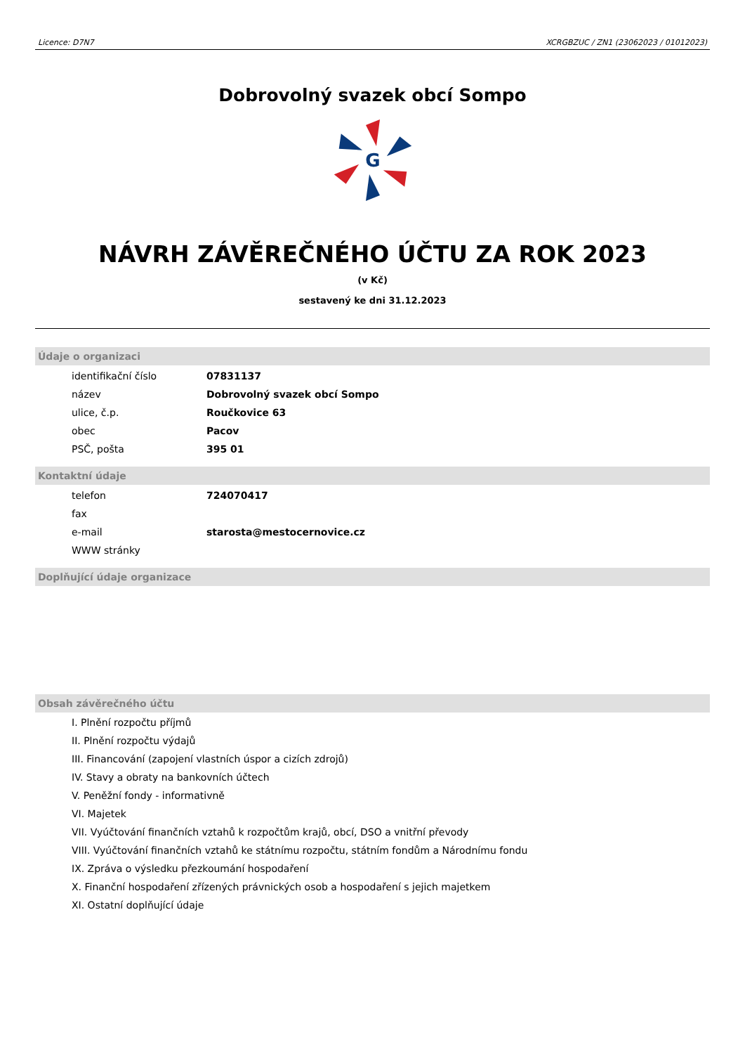Licence: D7N7 XCRGBZUC / ZN1 (23062023 / 01012023)
Dobrovolný svazek obcí Sompo
G
NÁVRH ZÁVĚREČNÉHO ÚČTU ZA ROK 2023
(v Kč)
sestavený ke dni 31.12.2023
Údaje o organizaci
| identifikační číslo | 07831137 |
| název | Dobrovolný svazek obcí Sompo |
| ulice, č.p. | Roučkovice 63 |
| obec | Pacov |
| PSČ, pošta | 395 01 |
Kontaktní údaje
| telefon | 724070417 |
| fax | |
| e-mail | starosta@mestocernovice.cz |
| WWW stránky | |
Doplňující údaje organizace
Obsah závěrečného účtu
I. Plnění rozpočtu příjmů
II. Plnění rozpočtu výdajů
III. Financování (zapojení vlastních úspor a cizích zdrojů)
IV. Stavy a obraty na bankovních účtech
V. Peněžní fondy - informativně
VI. Majetek
VII. Vyúčtování finančních vztahů k rozpočtům krajů, obcí, DSO a vnitřní převody
VIII. Vyúčtování finančních vztahů ke státnímu rozpočtu, státním fondům a Národnímu fondu
IX. Zpráva o výsledku přezkoumání hospodaření
X. Finanční hospodaření zřízených právnických osob a hospodaření s jejich majetkem
XI. Ostatní doplňující údaje